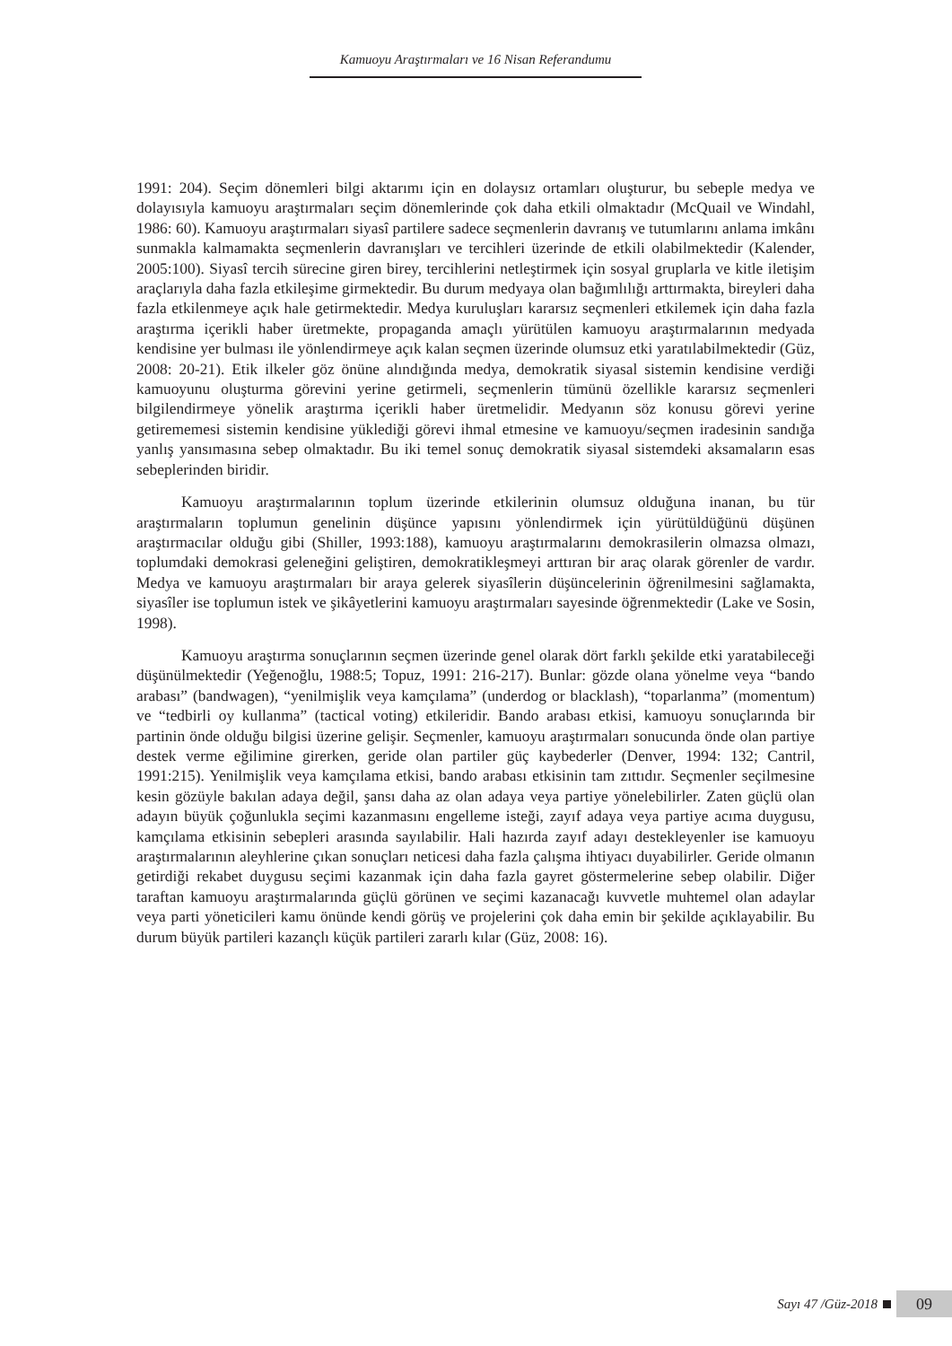Kamuoyu Araştırmaları ve 16 Nisan Referandumu
1991: 204). Seçim dönemleri bilgi aktarımı için en dolaysız ortamları oluşturur, bu sebeple medya ve dolayısıyla kamuoyu araştırmaları seçim dönemlerinde çok daha etkili olmaktadır (McQuail ve Windahl, 1986: 60). Kamuoyu araştırmaları siyasî partilere sadece seçmenlerin davranış ve tutumlarını anlama imkânı sunmakla kalmamakta seçmenlerin davranışları ve tercihleri üzerinde de etkili olabilmektedir (Kalender, 2005:100). Siyasî tercih sürecine giren birey, tercihlerini netleştirmek için sosyal gruplarla ve kitle iletişim araçlarıyla daha fazla etkileşime girmektedir. Bu durum medyaya olan bağımlılığı arttırmakta, bireyleri daha fazla etkilenmeye açık hale getirmektedir. Medya kuruluşları kararsız seçmenleri etkilemek için daha fazla araştırma içerikli haber üretmekte, propaganda amaçlı yürütülen kamuoyu araştırmalarının medyada kendisine yer bulması ile yönlendirmeye açık kalan seçmen üzerinde olumsuz etki yaratılabilmektedir (Güz, 2008: 20-21). Etik ilkeler göz önüne alındığında medya, demokratik siyasal sistemin kendisine verdiği kamuoyunu oluşturma görevini yerine getirmeli, seçmenlerin tümünü özellikle kararsız seçmenleri bilgilendirmeye yönelik araştırma içerikli haber üretmelidir. Medyanın söz konusu görevi yerine getirememesi sistemin kendisine yüklediği görevi ihmal etmesine ve kamuoyu/seçmen iradesinin sandığa yanlış yansımasına sebep olmaktadır. Bu iki temel sonuç demokratik siyasal sistemdeki aksamaların esas sebeplerinden biridir.
Kamuoyu araştırmalarının toplum üzerinde etkilerinin olumsuz olduğuna inanan, bu tür araştırmaların toplumun genelinin düşünce yapısını yönlendirmek için yürütüldüğünü düşünen araştırmacılar olduğu gibi (Shiller, 1993:188), kamuoyu araştırmalarını demokrasilerin olmazsa olmazı, toplumdaki demokrasi geleneğini geliştiren, demokratikleşmeyi arttıran bir araç olarak görenler de vardır. Medya ve kamuoyu araştırmaları bir araya gelerek siyasîlerin düşüncelerinin öğrenilmesini sağlamakta, siyasîler ise toplumun istek ve şikâyetlerini kamuoyu araştırmaları sayesinde öğrenmektedir (Lake ve Sosin, 1998).
Kamuoyu araştırma sonuçlarının seçmen üzerinde genel olarak dört farklı şekilde etki yaratabileceği düşünülmektedir (Yeğenoğlu, 1988:5; Topuz, 1991: 216-217). Bunlar: gözde olana yönelme veya “bando arabası” (bandwagen), “yenilmişlik veya kamçılama” (underdog or blacklash), “toparlanma” (momentum) ve “tedbirli oy kullanma” (tactical voting) etkileridir. Bando arabası etkisi, kamuoyu sonuçlarında bir partinin önde olduğu bilgisi üzerine gelişir. Seçmenler, kamuoyu araştırmaları sonucunda önde olan partiye destek verme eğilimine girerken, geride olan partiler güç kaybederler (Denver, 1994: 132; Cantril, 1991:215). Yenilmişlik veya kamçılama etkisi, bando arabası etkisinin tam zıttıdır. Seçmenler seçilmesine kesin gözüyle bakılan adaya değil, şansı daha az olan adaya veya partiye yönelebilirler. Zaten güçlü olan adayın büyük çoğunlukla seçimi kazanmasını engelleme isteği, zayıf adaya veya partiye acıma duygusu, kamçılama etkisinin sebepleri arasında sayılabilir. Hali hazırda zayıf adayı destekleyenler ise kamuoyu araştırmalarının aleyhlerine çıkan sonuçları neticesi daha fazla çalışma ihtiyacı duyabilirler. Geride olmanın getirdiği rekabet duygusu seçimi kazanmak için daha fazla gayret göstermelerine sebep olabilir. Diğer taraftan kamuoyu araştırmalarında güçlü görünen ve seçimi kazanacağı kuvvetle muhtemel olan adaylar veya parti yöneticileri kamu önünde kendi görüş ve projelerini çok daha emin bir şekilde açıklayabilir. Bu durum büyük partileri kazançlı küçük partileri zararlı kılar (Güz, 2008: 16).
Sayı 47 /Güz-2018
09